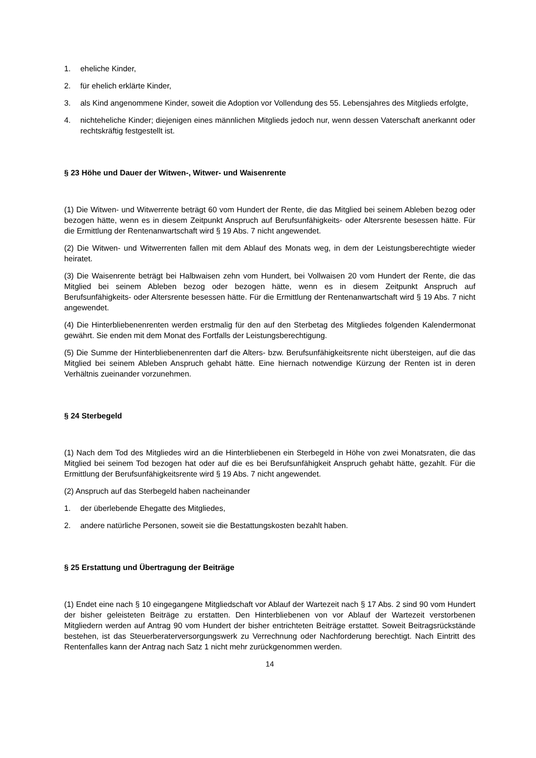1. eheliche Kinder,
2. für ehelich erklärte Kinder,
3. als Kind angenommene Kinder, soweit die Adoption vor Vollendung des 55. Lebensjahres des Mitglieds erfolgte,
4. nichteheliche Kinder; diejenigen eines männlichen Mitglieds jedoch nur, wenn dessen Vaterschaft anerkannt oder rechtskräftig festgestellt ist.
§ 23 Höhe und Dauer der Witwen-, Witwer- und Waisenrente
(1) Die Witwen- und Witwerrente beträgt 60 vom Hundert der Rente, die das Mitglied bei seinem Ableben bezog oder bezogen hätte, wenn es in diesem Zeitpunkt Anspruch auf Berufsunfähigkeits- oder Altersrente besessen hätte. Für die Ermittlung der Rentenanwartschaft wird § 19 Abs. 7 nicht angewendet.
(2) Die Witwen- und Witwerrenten fallen mit dem Ablauf des Monats weg, in dem der Leistungsberechtigte wieder heiratet.
(3) Die Waisenrente beträgt bei Halbwaisen zehn vom Hundert, bei Vollwaisen 20 vom Hundert der Rente, die das Mitglied bei seinem Ableben bezog oder bezogen hätte, wenn es in diesem Zeitpunkt Anspruch auf Berufsunfähigkeits- oder Altersrente besessen hätte. Für die Ermittlung der Rentenanwartschaft wird § 19 Abs. 7 nicht angewendet.
(4) Die Hinterbliebenenrenten werden erstmalig für den auf den Sterbetag des Mitgliedes folgenden Kalendermonat gewährt. Sie enden mit dem Monat des Fortfalls der Leistungsberechtigung.
(5) Die Summe der Hinterbliebenenrenten darf die Alters- bzw. Berufsunfähigkeitsrente nicht übersteigen, auf die das Mitglied bei seinem Ableben Anspruch gehabt hätte. Eine hiernach notwendige Kürzung der Renten ist in deren Verhältnis zueinander vorzunehmen.
§ 24 Sterbegeld
(1) Nach dem Tod des Mitgliedes wird an die Hinterbliebenen ein Sterbegeld in Höhe von zwei Monatsraten, die das Mitglied bei seinem Tod bezogen hat oder auf die es bei Berufsunfähigkeit Anspruch gehabt hätte, gezahlt. Für die Ermittlung der Berufsunfähigkeitsrente wird § 19 Abs. 7 nicht angewendet.
(2) Anspruch auf das Sterbegeld haben nacheinander
1. der überlebende Ehegatte des Mitgliedes,
2. andere natürliche Personen, soweit sie die Bestattungskosten bezahlt haben.
§ 25 Erstattung und Übertragung der Beiträge
(1) Endet eine nach § 10 eingegangene Mitgliedschaft vor Ablauf der Wartezeit nach § 17 Abs. 2 sind 90 vom Hundert der bisher geleisteten Beiträge zu erstatten. Den Hinterbliebenen von vor Ablauf der Wartezeit verstorbenen Mitgliedern werden auf Antrag 90 vom Hundert der bisher entrichteten Beiträge erstattet. Soweit Beitragsrückstände bestehen, ist das Steuerberaterversorgungswerk zu Verrechnung oder Nachforderung berechtigt. Nach Eintritt des Rentenfalles kann der Antrag nach Satz 1 nicht mehr zurückgenommen werden.
14